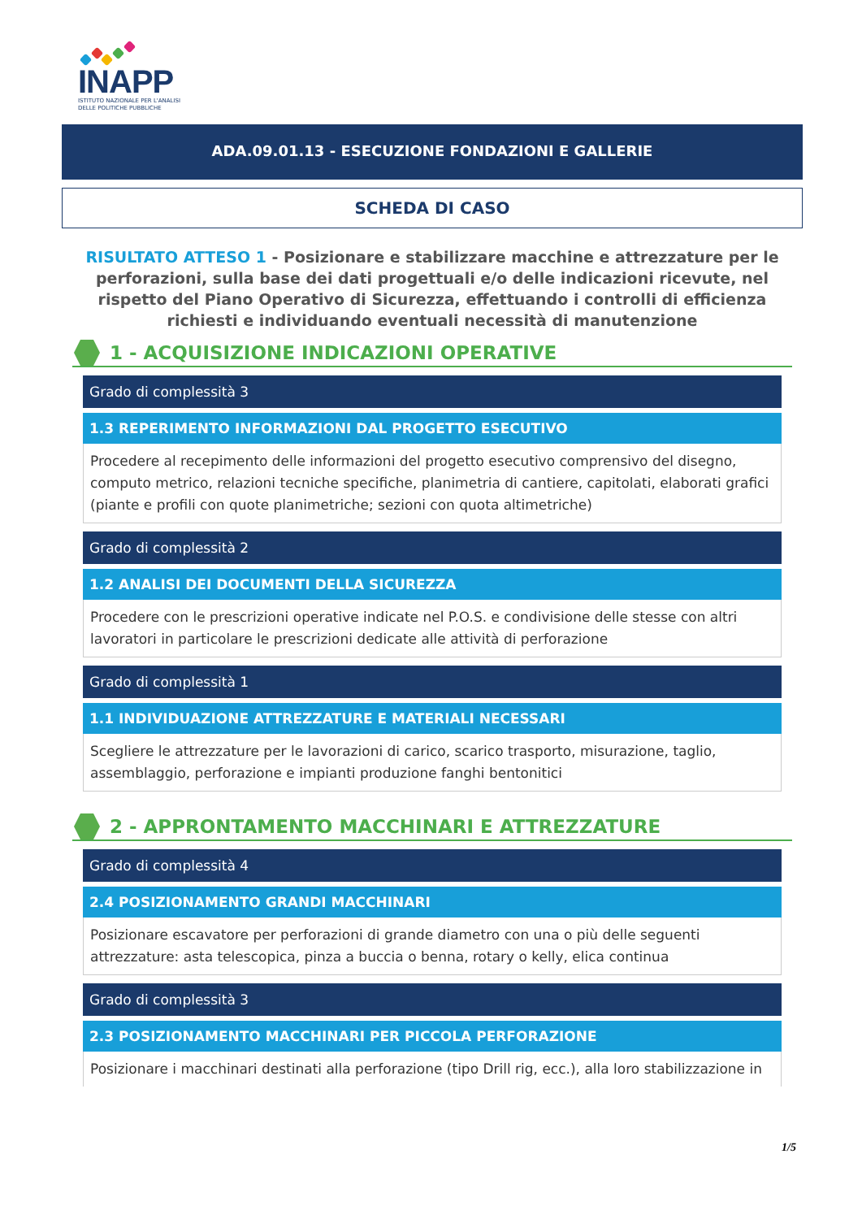INAPP
ISTITUTO NAZIONALE PER L'ANALISI
DELLE POLITICHE PUBBLICHE
ADA.09.01.13 - ESECUZIONE FONDAZIONI E GALLERIE
SCHEDA DI CASO
RISULTATO ATTESO 1 - Posizionare e stabilizzare macchine e attrezzature per le perforazioni, sulla base dei dati progettuali e/o delle indicazioni ricevute, nel rispetto del Piano Operativo di Sicurezza, effettuando i controlli di efficienza richiesti e individuando eventuali necessità di manutenzione
1 - ACQUISIZIONE INDICAZIONI OPERATIVE
Grado di complessità 3
1.3 REPERIMENTO INFORMAZIONI DAL PROGETTO ESECUTIVO
Procedere al recepimento delle informazioni del progetto esecutivo comprensivo del disegno, computo metrico, relazioni tecniche specifiche, planimetria di cantiere, capitolati, elaborati grafici (piante e profili con quote planimetriche; sezioni con quota altimetriche)
Grado di complessità 2
1.2 ANALISI DEI DOCUMENTI DELLA SICUREZZA
Procedere con le prescrizioni operative indicate nel P.O.S. e condivisione delle stesse con altri lavoratori in particolare le prescrizioni dedicate alle attività di perforazione
Grado di complessità 1
1.1 INDIVIDUAZIONE ATTREZZATURE E MATERIALI NECESSARI
Scegliere le attrezzature per le lavorazioni di carico, scarico trasporto, misurazione, taglio, assemblaggio, perforazione e impianti produzione fanghi bentonitici
2 - APPRONTAMENTO MACCHINARI E ATTREZZATURE
Grado di complessità 4
2.4 POSIZIONAMENTO GRANDI MACCHINARI
Posizionare escavatore per perforazioni di grande diametro con una o più delle seguenti attrezzature: asta telescopica, pinza a buccia o benna, rotary o kelly, elica continua
Grado di complessità 3
2.3 POSIZIONAMENTO MACCHINARI PER PICCOLA PERFORAZIONE
Posizionare i macchinari destinati alla perforazione (tipo Drill rig, ecc.), alla loro stabilizzazione in
1/5